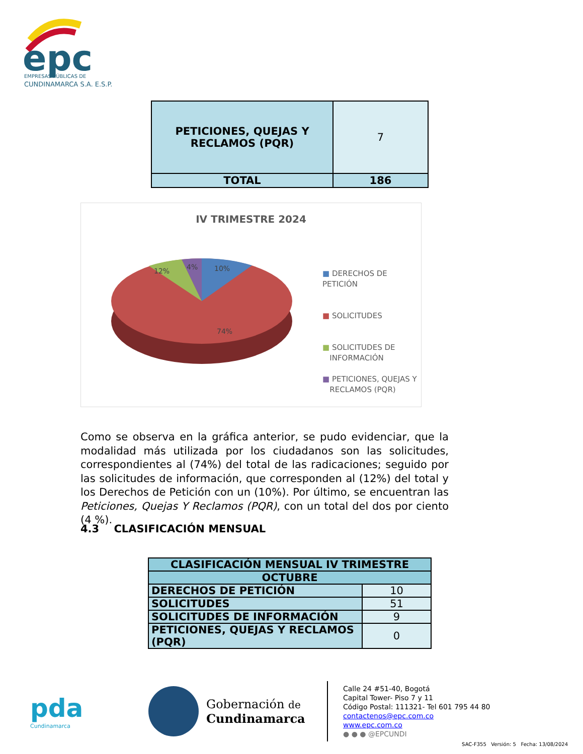epc
EMPRESAS PÚBLICAS DE
CUNDINAMARCA S.A. E.S.P.
| PETICIONES, QUEJAS Y RECLAMOS (PQR) | 7 |
| TOTAL | 186 |
IV TRIMESTRE 2024
10%
4%
12%
74%
■ DERECHOS DE PETICIÓN
■ SOLICITUDES
■ SOLICITUDES DE
INFORMACIÓN
■ PETICIONES, QUEJAS Y
RECLAMOS (PQR)
Como se observa en la gráfica anterior, se pudo evidenciar, que la modalidad más utilizada por los ciudadanos son las solicitudes, correspondientes al (74%) del total de las radicaciones; seguido por las solicitudes de información, que corresponden al (12%) del total y los Derechos de Petición con un (10%). Por último, se encuentran las Peticiones, Quejas Y Reclamos (PQR), con un total del dos por ciento (4 %).
4.3 CLASIFICACIÓN MENSUAL
| CLASIFICACIÓN MENSUAL IV TRIMESTRE | |
| --- | --- |
| OCTUBRE | |
| DERECHOS DE PETICIÓN | 10 |
| SOLICITUDES | 51 |
| SOLICITUDES DE INFORMACIÓN | 9 |
| PETICIONES, QUEJAS Y RECLAMOS (PQR) | 0 |
pda
Cundinamarca
Gobernación de
Cundinamarca
Calle 24 #51-40, Bogotá
Capital Tower- Piso 7 y 11
Código Postal: 111321- Tel 601 795 44 80
contactenos@epc.com.co
www.epc.com.co
● ● ● @EPCUNDI
SAC-F355 Versión: 5 Fecha: 13/08/2024